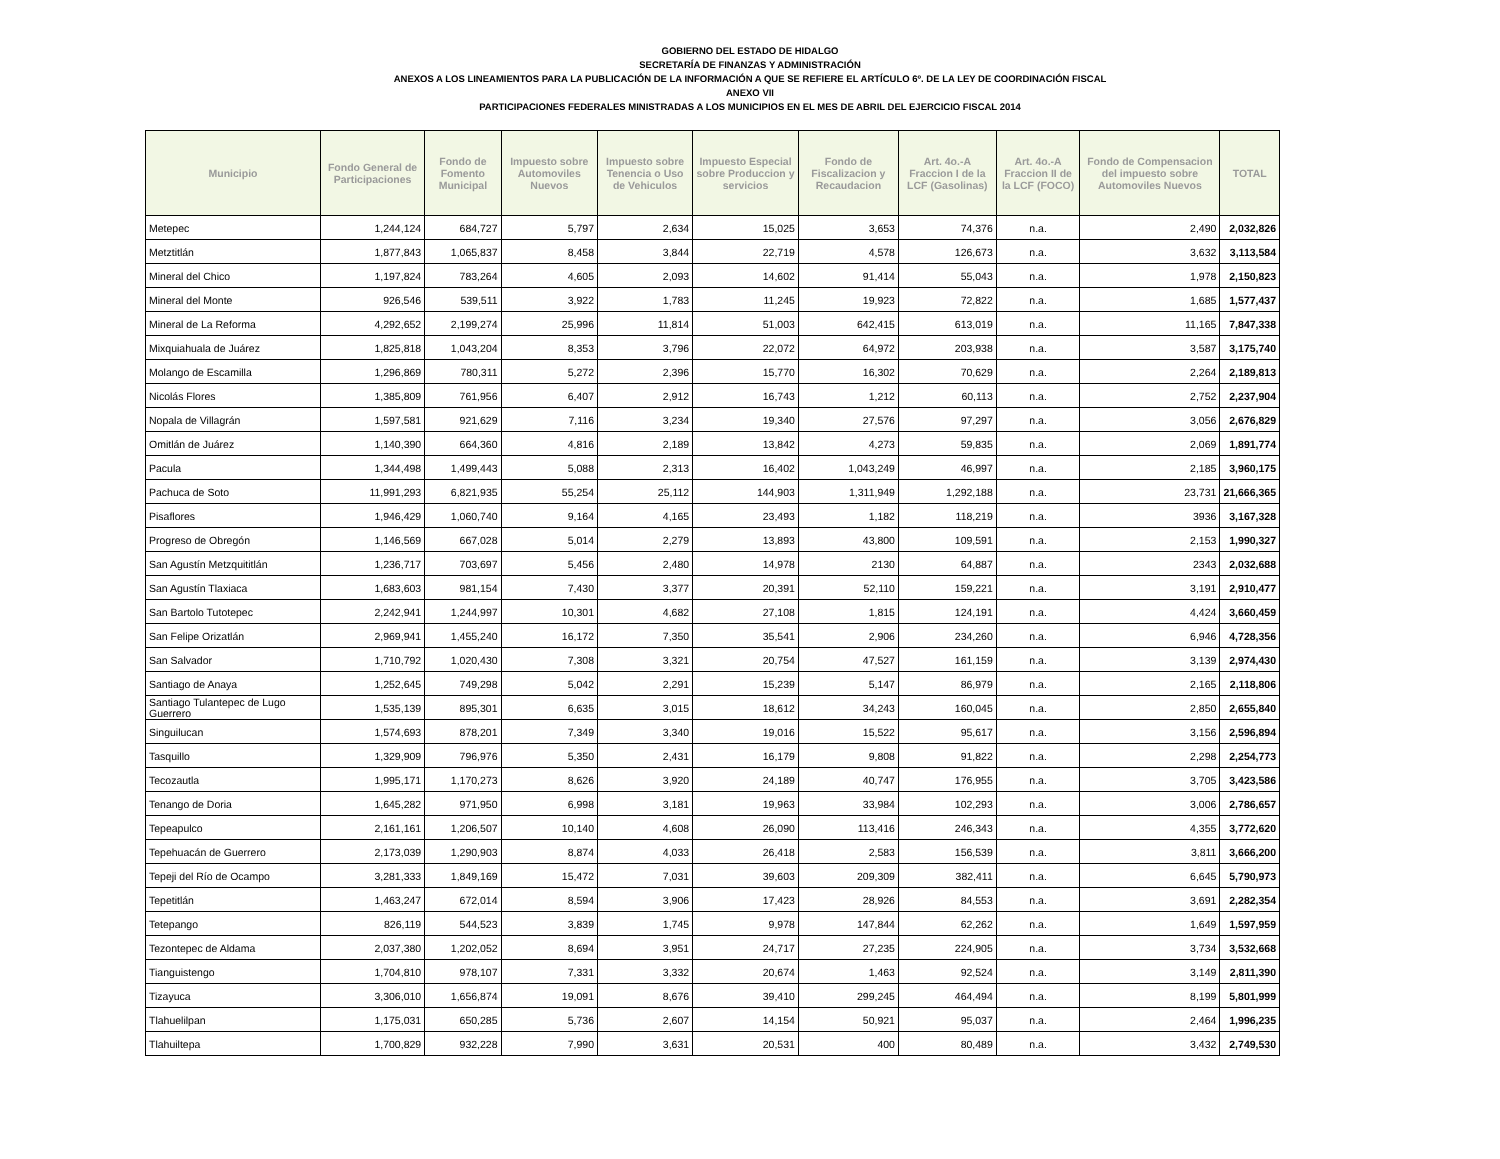GOBIERNO DEL ESTADO DE HIDALGO
SECRETARÍA DE FINANZAS Y ADMINISTRACIÓN
ANEXOS A LOS LINEAMIENTOS PARA LA PUBLICACIÓN DE LA INFORMACIÓN A QUE SE REFIERE EL ARTÍCULO 6º. DE LA LEY DE COORDINACIÓN FISCAL
ANEXO VII
PARTICIPACIONES FEDERALES MINISTRADAS A LOS MUNICIPIOS EN EL MES DE ABRIL DEL EJERCICIO FISCAL 2014
| Municipio | Fondo General de Participaciones | Fondo de Fomento Municipal | Impuesto sobre Automoviles Nuevos | Impuesto sobre Tenencia o Uso de Vehiculos | Impuesto Especial sobre Produccion y servicios | Fondo de Fiscalizacion y Recaudacion | Art. 4o.-A Fraccion I de la LCF (Gasolinas) | Art. 4o.-A Fraccion II de la LCF (FOCO) | Fondo de Compensacion del impuesto sobre Automoviles Nuevos | TOTAL |
| --- | --- | --- | --- | --- | --- | --- | --- | --- | --- | --- |
| Metepec | 1,244,124 | 684,727 | 5,797 | 2,634 | 15,025 | 3,653 | 74,376 | n.a. | 2,490 | 2,032,826 |
| Metztitlán | 1,877,843 | 1,065,837 | 8,458 | 3,844 | 22,719 | 4,578 | 126,673 | n.a. | 3,632 | 3,113,584 |
| Mineral del Chico | 1,197,824 | 783,264 | 4,605 | 2,093 | 14,602 | 91,414 | 55,043 | n.a. | 1,978 | 2,150,823 |
| Mineral del Monte | 926,546 | 539,511 | 3,922 | 1,783 | 11,245 | 19,923 | 72,822 | n.a. | 1,685 | 1,577,437 |
| Mineral de La Reforma | 4,292,652 | 2,199,274 | 25,996 | 11,814 | 51,003 | 642,415 | 613,019 | n.a. | 11,165 | 7,847,338 |
| Mixquiahuala de Juárez | 1,825,818 | 1,043,204 | 8,353 | 3,796 | 22,072 | 64,972 | 203,938 | n.a. | 3,587 | 3,175,740 |
| Molango de Escamilla | 1,296,869 | 780,311 | 5,272 | 2,396 | 15,770 | 16,302 | 70,629 | n.a. | 2,264 | 2,189,813 |
| Nicolás Flores | 1,385,809 | 761,956 | 6,407 | 2,912 | 16,743 | 1,212 | 60,113 | n.a. | 2,752 | 2,237,904 |
| Nopala de Villagrán | 1,597,581 | 921,629 | 7,116 | 3,234 | 19,340 | 27,576 | 97,297 | n.a. | 3,056 | 2,676,829 |
| Omitlán de Juárez | 1,140,390 | 664,360 | 4,816 | 2,189 | 13,842 | 4,273 | 59,835 | n.a. | 2,069 | 1,891,774 |
| Pacula | 1,344,498 | 1,499,443 | 5,088 | 2,313 | 16,402 | 1,043,249 | 46,997 | n.a. | 2,185 | 3,960,175 |
| Pachuca de Soto | 11,991,293 | 6,821,935 | 55,254 | 25,112 | 144,903 | 1,311,949 | 1,292,188 | n.a. | 23,731 | 21,666,365 |
| Pisaflores | 1,946,429 | 1,060,740 | 9,164 | 4,165 | 23,493 | 1,182 | 118,219 | n.a. | 3936 | 3,167,328 |
| Progreso de Obregón | 1,146,569 | 667,028 | 5,014 | 2,279 | 13,893 | 43,800 | 109,591 | n.a. | 2,153 | 1,990,327 |
| San Agustín Metzquititlán | 1,236,717 | 703,697 | 5,456 | 2,480 | 14,978 | 2130 | 64,887 | n.a. | 2343 | 2,032,688 |
| San Agustín Tlaxiaca | 1,683,603 | 981,154 | 7,430 | 3,377 | 20,391 | 52,110 | 159,221 | n.a. | 3,191 | 2,910,477 |
| San Bartolo Tutotepec | 2,242,941 | 1,244,997 | 10,301 | 4,682 | 27,108 | 1,815 | 124,191 | n.a. | 4,424 | 3,660,459 |
| San Felipe Orizatlán | 2,969,941 | 1,455,240 | 16,172 | 7,350 | 35,541 | 2,906 | 234,260 | n.a. | 6,946 | 4,728,356 |
| San Salvador | 1,710,792 | 1,020,430 | 7,308 | 3,321 | 20,754 | 47,527 | 161,159 | n.a. | 3,139 | 2,974,430 |
| Santiago de Anaya | 1,252,645 | 749,298 | 5,042 | 2,291 | 15,239 | 5,147 | 86,979 | n.a. | 2,165 | 2,118,806 |
| Santiago Tulantepec de Lugo Guerrero | 1,535,139 | 895,301 | 6,635 | 3,015 | 18,612 | 34,243 | 160,045 | n.a. | 2,850 | 2,655,840 |
| Singuilucan | 1,574,693 | 878,201 | 7,349 | 3,340 | 19,016 | 15,522 | 95,617 | n.a. | 3,156 | 2,596,894 |
| Tasquillo | 1,329,909 | 796,976 | 5,350 | 2,431 | 16,179 | 9,808 | 91,822 | n.a. | 2,298 | 2,254,773 |
| Tecozautla | 1,995,171 | 1,170,273 | 8,626 | 3,920 | 24,189 | 40,747 | 176,955 | n.a. | 3,705 | 3,423,586 |
| Tenango de Doria | 1,645,282 | 971,950 | 6,998 | 3,181 | 19,963 | 33,984 | 102,293 | n.a. | 3,006 | 2,786,657 |
| Tepeapulco | 2,161,161 | 1,206,507 | 10,140 | 4,608 | 26,090 | 113,416 | 246,343 | n.a. | 4,355 | 3,772,620 |
| Tepehuacán de Guerrero | 2,173,039 | 1,290,903 | 8,874 | 4,033 | 26,418 | 2,583 | 156,539 | n.a. | 3,811 | 3,666,200 |
| Tepeji del Río de Ocampo | 3,281,333 | 1,849,169 | 15,472 | 7,031 | 39,603 | 209,309 | 382,411 | n.a. | 6,645 | 5,790,973 |
| Tepetitlán | 1,463,247 | 672,014 | 8,594 | 3,906 | 17,423 | 28,926 | 84,553 | n.a. | 3,691 | 2,282,354 |
| Tetepango | 826,119 | 544,523 | 3,839 | 1,745 | 9,978 | 147,844 | 62,262 | n.a. | 1,649 | 1,597,959 |
| Tezontepec de Aldama | 2,037,380 | 1,202,052 | 8,694 | 3,951 | 24,717 | 27,235 | 224,905 | n.a. | 3,734 | 3,532,668 |
| Tianguistengo | 1,704,810 | 978,107 | 7,331 | 3,332 | 20,674 | 1,463 | 92,524 | n.a. | 3,149 | 2,811,390 |
| Tizayuca | 3,306,010 | 1,656,874 | 19,091 | 8,676 | 39,410 | 299,245 | 464,494 | n.a. | 8,199 | 5,801,999 |
| Tlahuelilpan | 1,175,031 | 650,285 | 5,736 | 2,607 | 14,154 | 50,921 | 95,037 | n.a. | 2,464 | 1,996,235 |
| Tlahuiltepa | 1,700,829 | 932,228 | 7,990 | 3,631 | 20,531 | 400 | 80,489 | n.a. | 3,432 | 2,749,530 |